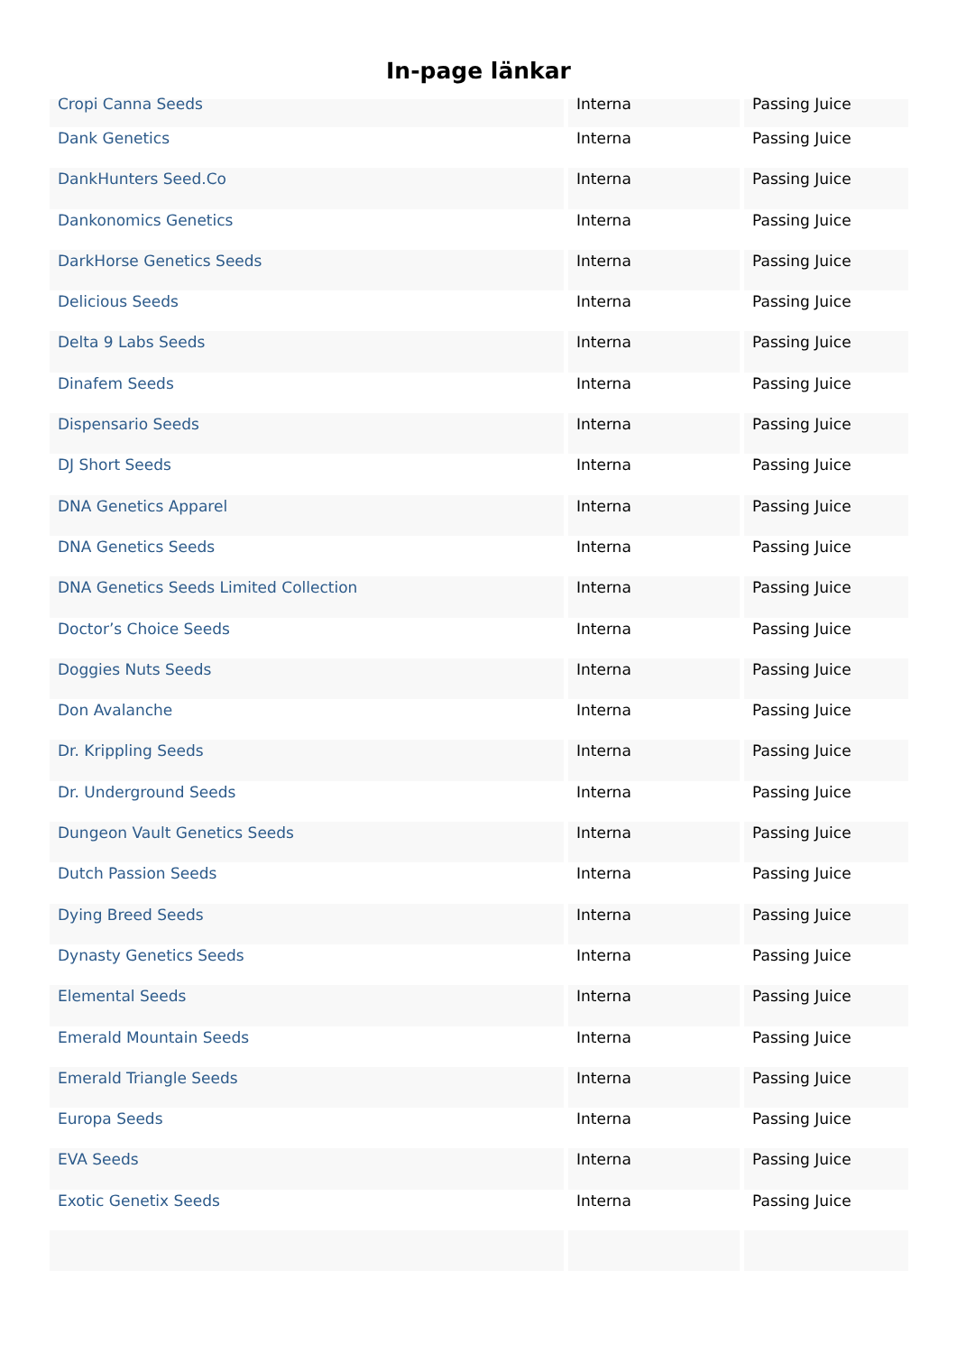In-page länkar
| Cropi Canna Seeds | Interna | Passing Juice |
| Dank Genetics | Interna | Passing Juice |
| DankHunters Seed.Co | Interna | Passing Juice |
| Dankonomics Genetics | Interna | Passing Juice |
| DarkHorse Genetics Seeds | Interna | Passing Juice |
| Delicious Seeds | Interna | Passing Juice |
| Delta 9 Labs Seeds | Interna | Passing Juice |
| Dinafem Seeds | Interna | Passing Juice |
| Dispensario Seeds | Interna | Passing Juice |
| DJ Short Seeds | Interna | Passing Juice |
| DNA Genetics Apparel | Interna | Passing Juice |
| DNA Genetics Seeds | Interna | Passing Juice |
| DNA Genetics Seeds Limited Collection | Interna | Passing Juice |
| Doctor’s Choice Seeds | Interna | Passing Juice |
| Doggies Nuts Seeds | Interna | Passing Juice |
| Don Avalanche | Interna | Passing Juice |
| Dr. Krippling Seeds | Interna | Passing Juice |
| Dr. Underground Seeds | Interna | Passing Juice |
| Dungeon Vault Genetics Seeds | Interna | Passing Juice |
| Dutch Passion Seeds | Interna | Passing Juice |
| Dying Breed Seeds | Interna | Passing Juice |
| Dynasty Genetics Seeds | Interna | Passing Juice |
| Elemental Seeds | Interna | Passing Juice |
| Emerald Mountain Seeds | Interna | Passing Juice |
| Emerald Triangle Seeds | Interna | Passing Juice |
| Europa Seeds | Interna | Passing Juice |
| EVA Seeds | Interna | Passing Juice |
| Exotic Genetix Seeds | Interna | Passing Juice |